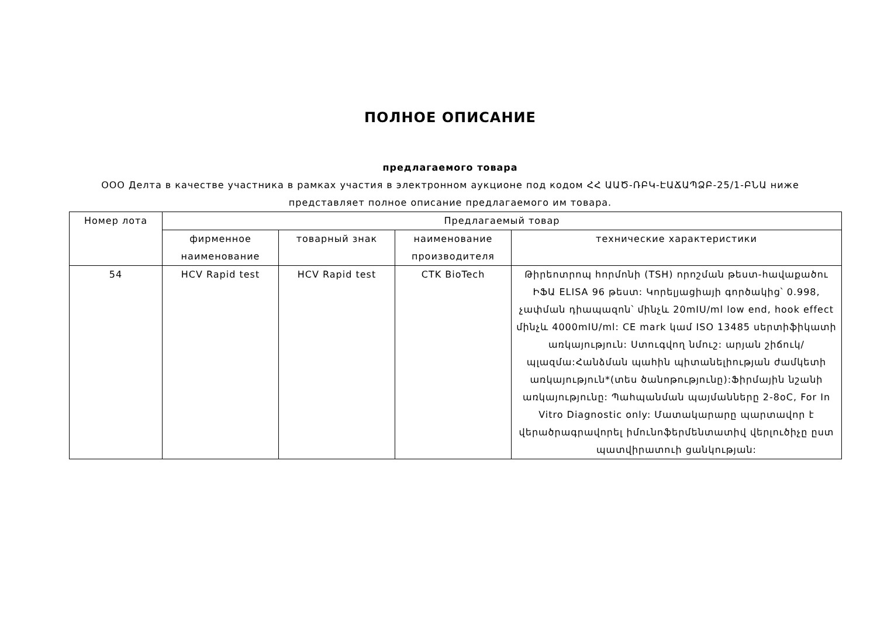ПОЛНОЕ ОПИСАНИЕ
предлагаемого товара
ООО Делта в качестве участника в рамках участия в электронном аукционе под кодом ՀՀ ԱԱԾ-ՌԲԿ-ԷԱՃԱՊՁԲ-25/1-ԲՆԱ ниже представляет полное описание предлагаемого им товара.
| Номер лота | Предлагаемый товар | | | |
| --- | --- | --- | --- | --- |
| | фирменное наименование | товарный знак | наименование производителя | технические характеристики |
| 54 | HCV Rapid test | HCV Rapid test | CTK BioTech | Թիրեոտրոպ հորմոնի (TSH) որոշման թեստ-հավաքածու ԻՖԱ ELISA 96 թեստ: Կորելյացիայի գործակից՝ 0.998, չափման դիապազոն՝ մինչև 20mIU/ml low end, hook effect մինչև 4000mIU/ml: CE mark կամ ISO 13485 սերտիֆիկատի առկայություն: Ստուգվող նմուշ: արյան շիճուկ/պլազմա:Հանձման պահին պիտանելիության ժամկետի առկայություն*(տես ծանոթությունը):Ֆիրմային նշանի առկայությունը: Պահպանման պայմանները 2-8oC, For In Vitro Diagnostic only: Մատակարարը պարտավոր է վերածրագրավորել իմունոֆերմենտատիվ վերլուծիչը ըստ պատվիրատուի ցանկության: |